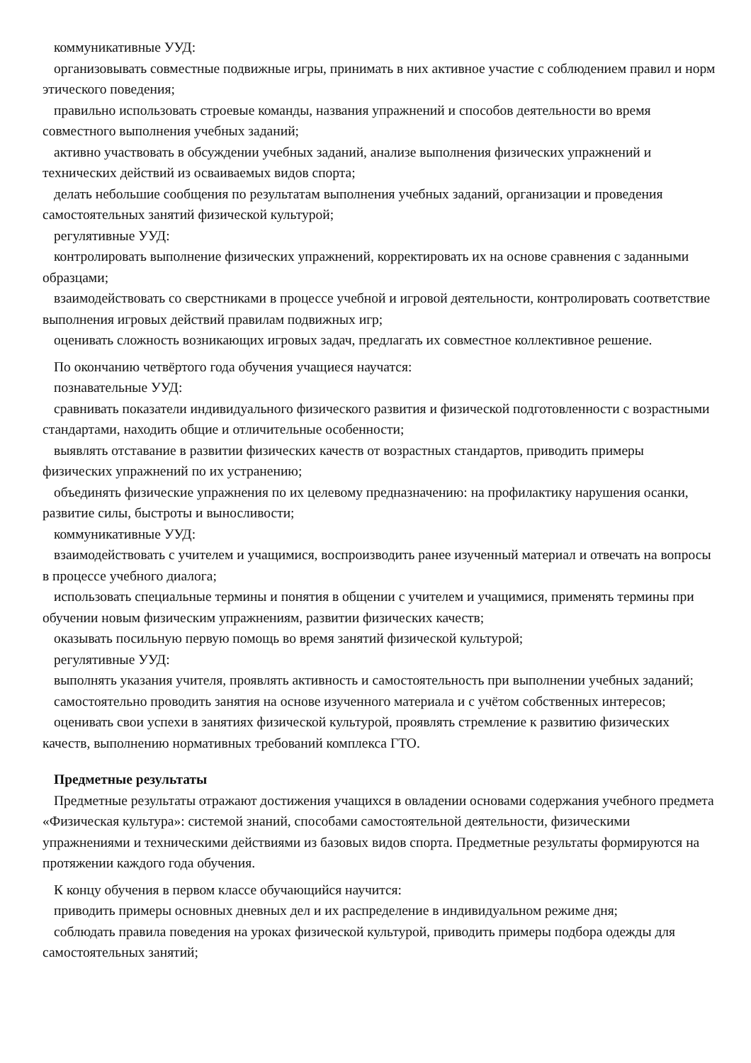коммуникативные УУД:
организовывать совместные подвижные игры, принимать в них активное участие с соблюдением правил и норм этического поведения;
правильно использовать строевые команды, названия упражнений и способов деятельности во время совместного выполнения учебных заданий;
активно участвовать в обсуждении учебных заданий, анализе выполнения физических упражнений и технических действий из осваиваемых видов спорта;
делать небольшие сообщения по результатам выполнения учебных заданий, организации и проведения самостоятельных занятий физической культурой;
регулятивные УУД:
контролировать выполнение физических упражнений, корректировать их на основе сравнения с заданными образцами;
взаимодействовать со сверстниками в процессе учебной и игровой деятельности, контролировать соответствие выполнения игровых действий правилам подвижных игр;
оценивать сложность возникающих игровых задач, предлагать их совместное коллективное решение.
По окончанию четвёртого года обучения учащиеся научатся:
познавательные УУД:
сравнивать показатели индивидуального физического развития и физической подготовленности с возрастными стандартами, находить общие и отличительные особенности;
выявлять отставание в развитии физических качеств от возрастных стандартов, приводить примеры физических упражнений по их устранению;
объединять физические упражнения по их целевому предназначению: на профилактику нарушения осанки, развитие силы, быстроты и выносливости;
коммуникативные УУД:
взаимодействовать с учителем и учащимися, воспроизводить ранее изученный материал и отвечать на вопросы в процессе учебного диалога;
использовать специальные термины и понятия в общении с учителем и учащимися, применять термины при обучении новым физическим упражнениям, развитии физических качеств;
оказывать посильную первую помощь во время занятий физической культурой;
регулятивные УУД:
выполнять указания учителя, проявлять активность и самостоятельность при выполнении учебных заданий;
самостоятельно проводить занятия на основе изученного материала и с учётом собственных интересов;
оценивать свои успехи в занятиях физической культурой, проявлять стремление к развитию физических качеств, выполнению нормативных требований комплекса ГТО.
Предметные результаты
Предметные результаты отражают достижения учащихся в овладении основами содержания учебного предмета «Физическая культура»: системой знаний, способами самостоятельной деятельности, физическими упражнениями и техническими действиями из базовых видов спорта. Предметные результаты формируются на протяжении каждого года обучения.
К концу обучения в первом классе обучающийся научится:
приводить примеры основных дневных дел и их распределение в индивидуальном режиме дня;
соблюдать правила поведения на уроках физической культурой, приводить примеры подбора одежды для самостоятельных занятий;